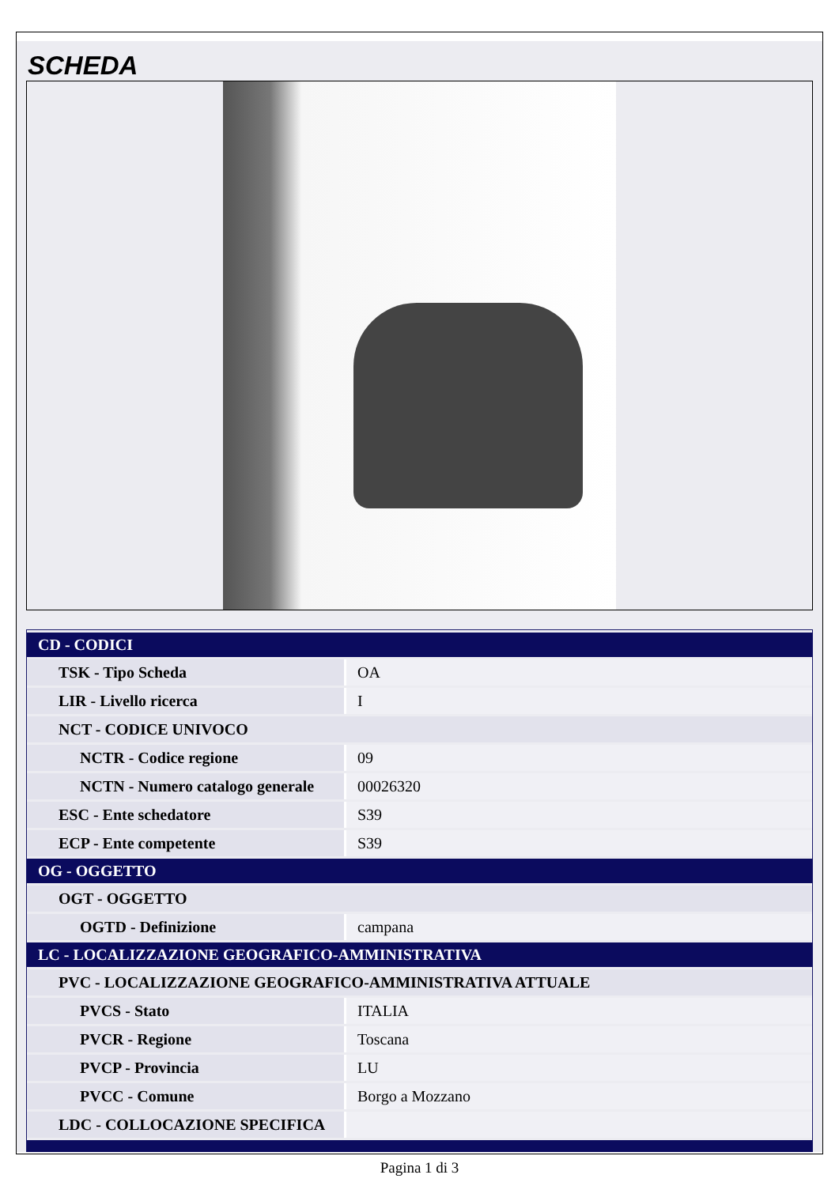SCHEDA
| CD - CODICI | |
| TSK - Tipo Scheda | OA |
| LIR - Livello ricerca | I |
| NCT - CODICE UNIVOCO | |
| NCTR - Codice regione | 09 |
| NCTN - Numero catalogo generale | 00026320 |
| ESC - Ente schedatore | S39 |
| ECP - Ente competente | S39 |
| OG - OGGETTO | |
| OGT - OGGETTO | |
| OGTD - Definizione | campana |
| LC - LOCALIZZAZIONE GEOGRAFICO-AMMINISTRATIVA | |
| PVC - LOCALIZZAZIONE GEOGRAFICO-AMMINISTRATIVA ATTUALE | |
| PVCS - Stato | ITALIA |
| PVCR - Regione | Toscana |
| PVCP - Provincia | LU |
| PVCC - Comune | Borgo a Mozzano |
| LDC - COLLOCAZIONE SPECIFICA | |
Pagina 1 di 3